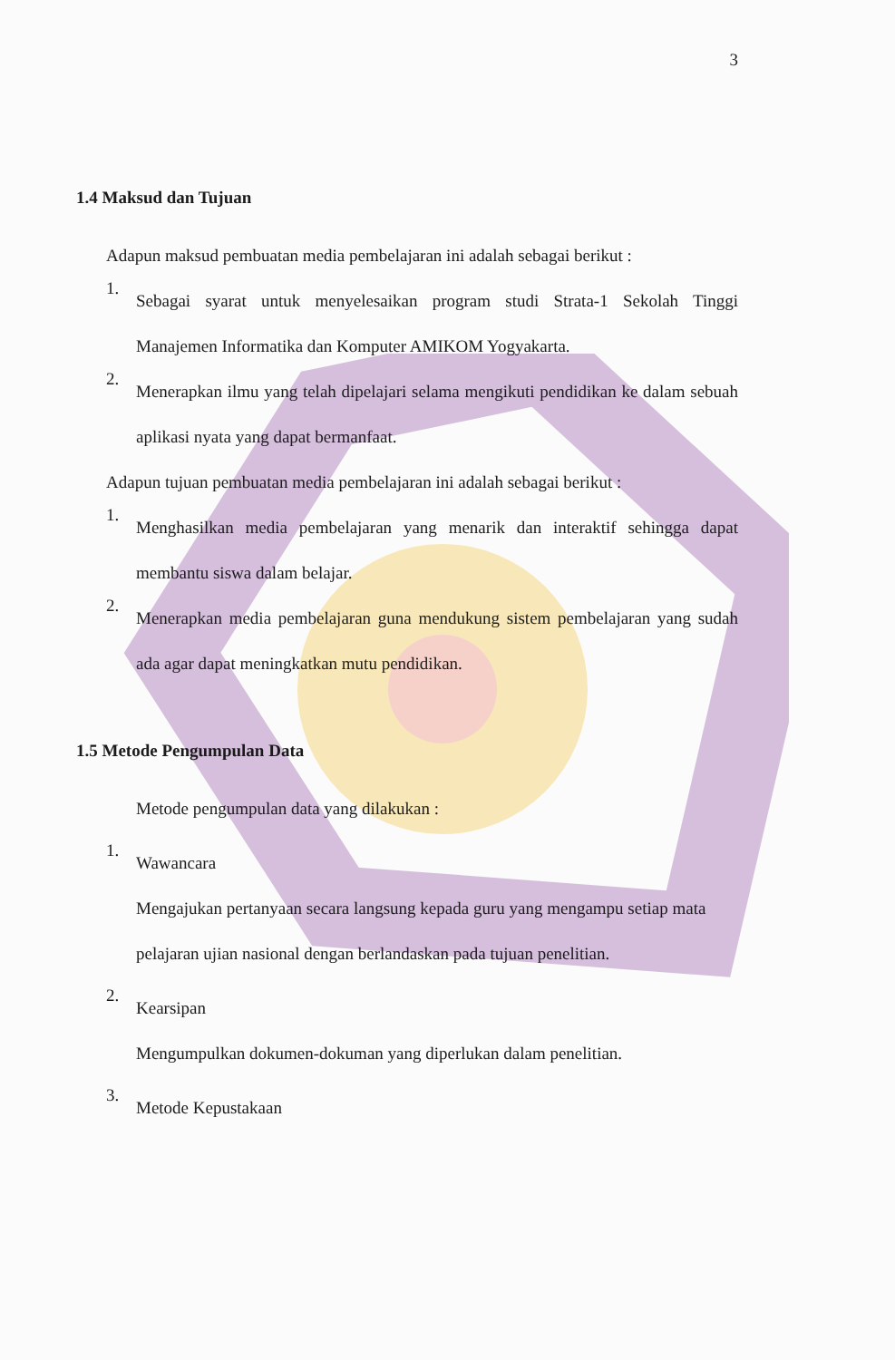3
1.4 Maksud dan Tujuan
Adapun maksud pembuatan media pembelajaran ini adalah sebagai berikut :
1.
Sebagai syarat untuk menyelesaikan program studi Strata-1 Sekolah Tinggi Manajemen Informatika dan Komputer AMIKOM Yogyakarta.
2.
Menerapkan ilmu yang telah dipelajari selama mengikuti pendidikan ke dalam sebuah aplikasi nyata yang dapat bermanfaat.
Adapun tujuan pembuatan media pembelajaran ini adalah sebagai berikut :
1.
Menghasilkan media pembelajaran yang menarik dan interaktif sehingga dapat membantu siswa dalam belajar.
2.
Menerapkan media pembelajaran guna mendukung sistem pembelajaran yang sudah ada agar dapat meningkatkan mutu pendidikan.
1.5 Metode Pengumpulan Data
Metode pengumpulan data yang dilakukan :
1.
Wawancara
Mengajukan pertanyaan secara langsung kepada guru yang mengampu setiap mata pelajaran ujian nasional dengan berlandaskan pada tujuan penelitian.
2.
Kearsipan
Mengumpulkan dokumen-dokuman yang diperlukan dalam penelitian.
3.
Metode Kepustakaan